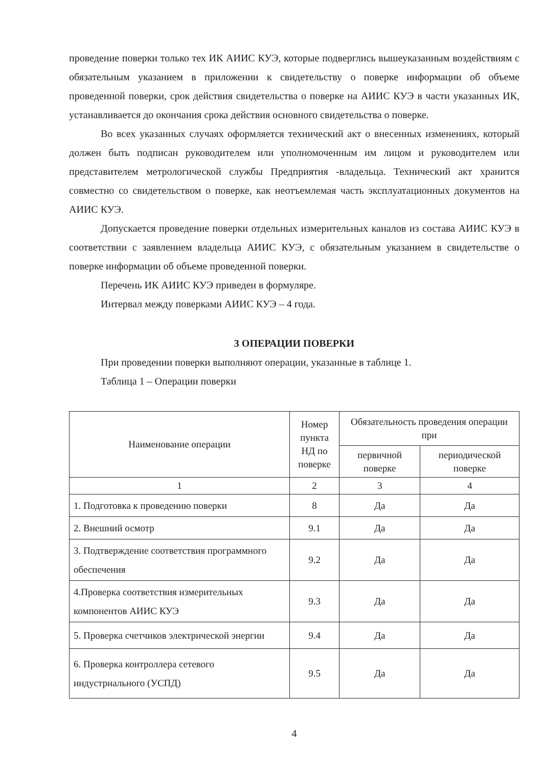проведение поверки только тех ИК АИИС КУЭ, которые подверглись вышеуказанным воздействиям с обязательным указанием в приложении к свидетельству о поверке информации об объеме проведенной поверки, срок действия свидетельства о поверке на АИИС КУЭ в части указанных ИК, устанавливается до окончания срока действия основного свидетельства о поверке.
Во всех указанных случаях оформляется технический акт о внесенных изменениях, который должен быть подписан руководителем или уполномоченным им лицом и руководителем или представителем метрологической службы Предприятия -владельца. Технический акт хранится совместно со свидетельством о поверке, как неотъемлемая часть эксплуатационных документов на АИИС КУЭ.
Допускается проведение поверки отдельных измерительных каналов из состава АИИС КУЭ в соответствии с заявлением владельца АИИС КУЭ, с обязательным указанием в свидетельстве о поверке информации об объеме проведенной поверки.
Перечень ИК АИИС КУЭ приведен в формуляре.
Интервал между поверками АИИС КУЭ – 4 года.
3 ОПЕРАЦИИ ПОВЕРКИ
При проведении поверки выполняют операции, указанные в таблице 1.
Таблица 1 – Операции поверки
| Наименование операции | Номер пункта НД по поверке | Обязательность проведения операции при | |
| --- | --- | --- | --- |
| | | первичной поверке | периодической поверке |
| 1 | 2 | 3 | 4 |
| 1. Подготовка к проведению поверки | 8 | Да | Да |
| 2. Внешний осмотр | 9.1 | Да | Да |
| 3. Подтверждение соответствия программного обеспечения | 9.2 | Да | Да |
| 4.Проверка соответствия измерительных компонентов АИИС КУЭ | 9.3 | Да | Да |
| 5. Проверка счетчиков электрической энергии | 9.4 | Да | Да |
| 6. Проверка контроллера сетевого индустриального (УСПД) | 9.5 | Да | Да |
4